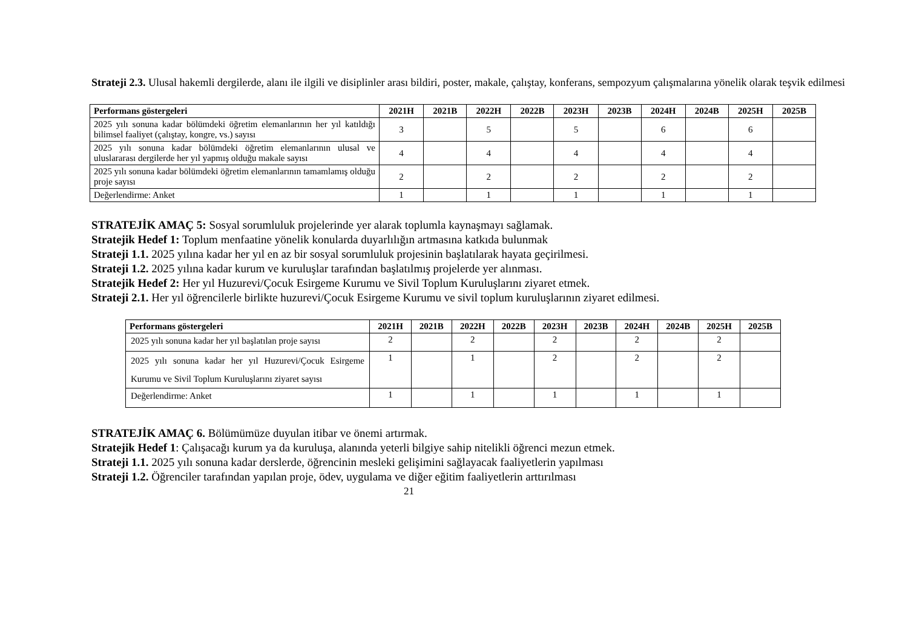Strateji 2.3. Ulusal hakemli dergilerde, alanı ile ilgili ve disiplinler arası bildiri, poster, makale, çalıştay, konferans, sempozyum çalışmalarına yönelik olarak teşvik edilmesi
| Performans göstergeleri | 2021H | 2021B | 2022H | 2022B | 2023H | 2023B | 2024H | 2024B | 2025H | 2025B |
| --- | --- | --- | --- | --- | --- | --- | --- | --- | --- | --- |
| 2025 yılı sonuna kadar bölümdeki öğretim elemanlarının her yıl katıldığı bilimsel faaliyet (çalıştay, kongre, vs.) sayısı | 3 | | 5 | | 5 | | 6 | | 6 | |
| 2025 yılı sonuna kadar bölümdeki öğretim elemanlarının ulusal ve uluslararası dergilerde her yıl yapmış olduğu makale sayısı | 4 | | 4 | | 4 | | 4 | | 4 | |
| 2025 yılı sonuna kadar bölümdeki öğretim elemanlarının tamamlamış olduğu proje sayısı | 2 | | 2 | | 2 | | 2 | | 2 | |
| Değerlendirme: Anket | 1 | | 1 | | 1 | | 1 | | 1 | |
STRATEJİK AMAÇ 5: Sosyal sorumluluk projelerinde yer alarak toplumla kaynaşmayı sağlamak.
Stratejik Hedef 1: Toplum menfaatine yönelik konularda duyarlılığın artmasına katkıda bulunmak
Strateji 1.1. 2025 yılına kadar her yıl en az bir sosyal sorumluluk projesinin başlatılarak hayata geçirilmesi.
Strateji 1.2. 2025 yılına kadar kurum ve kuruluşlar tarafından başlatılmış projelerde yer alınması.
Stratejik Hedef 2: Her yıl Huzurevi/Çocuk Esirgeme Kurumu ve Sivil Toplum Kuruluşlarını ziyaret etmek.
Strateji 2.1. Her yıl öğrencilerle birlikte huzurevi/Çocuk Esirgeme Kurumu ve sivil toplum kuruluşlarının ziyaret edilmesi.
| Performans göstergeleri | 2021H | 2021B | 2022H | 2022B | 2023H | 2023B | 2024H | 2024B | 2025H | 2025B |
| --- | --- | --- | --- | --- | --- | --- | --- | --- | --- | --- |
| 2025 yılı sonuna kadar her yıl başlatılan proje sayısı | 2 | | 2 | | 2 | | 2 | | 2 | |
| 2025 yılı sonuna kadar her yıl Huzurevi/Çocuk Esirgeme Kurumu ve Sivil Toplum Kuruluşlarını ziyaret sayısı | 1 | | 1 | | 2 | | 2 | | 2 | |
| Değerlendirme: Anket | 1 | | 1 | | 1 | | 1 | | 1 | |
STRATEJİK AMAÇ 6. Bölümümüze duyulan itibar ve önemi artırmak.
Stratejik Hedef 1: Çalışacağı kurum ya da kuruluşa, alanında yeterli bilgiye sahip nitelikli öğrenci mezun etmek.
Strateji 1.1. 2025 yılı sonuna kadar derslerde, öğrencinin mesleki gelişimini sağlayacak faaliyetlerin yapılması
Strateji 1.2. Öğrenciler tarafından yapılan proje, ödev, uygulama ve diğer eğitim faaliyetlerin arttırılması
21